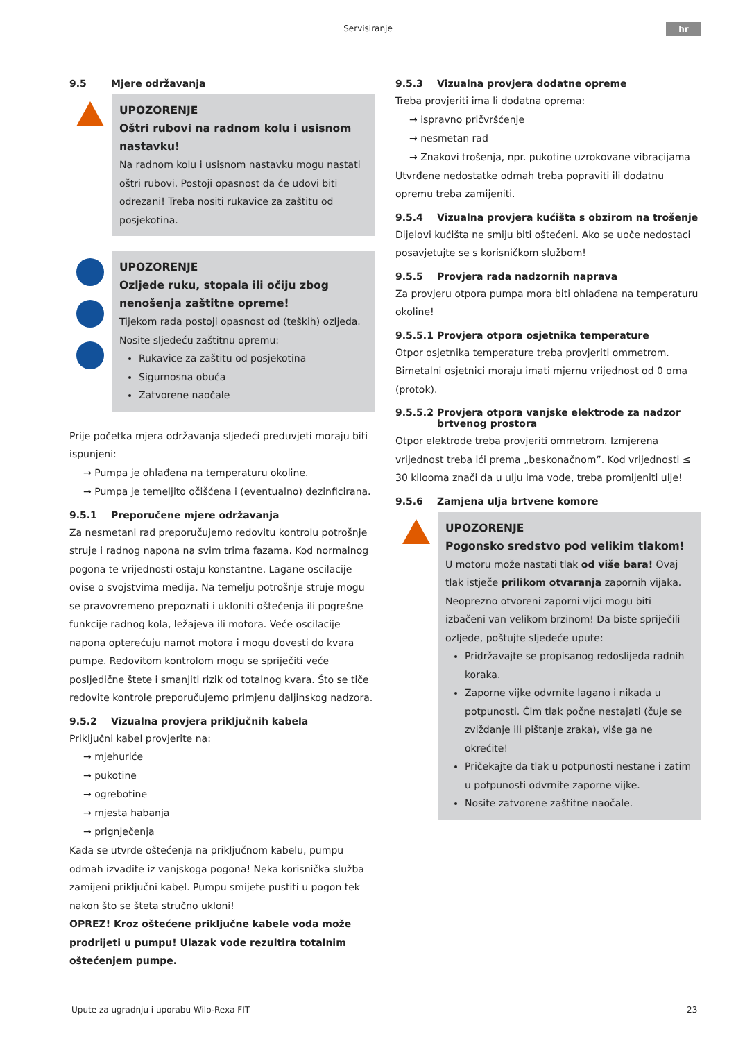Servisiranje hr
9.5 Mjere održavanja
UPOZORENJE
Oštri rubovi na radnom kolu i usisnom nastavku!
Na radnom kolu i usisnom nastavku mogu nastati oštri rubovi. Postoji opasnost da će udovi biti odrezani! Treba nositi rukavice za zaštitu od posjekotina.
UPOZORENJE
Ozljede ruku, stopala ili očiju zbog nenošenja zaštitne opreme!
Tijekom rada postoji opasnost od (teških) ozljeda.
Nosite sljedeću zaštitnu opremu:
Rukavice za zaštitu od posjekotina
Sigurnosna obuća
Zatvorene naočale
Prije početka mjera održavanja sljedeći preduvjeti moraju biti ispunjeni:
→ Pumpa je ohlađena na temperaturu okoline.
→ Pumpa je temeljito očišćena i (eventualno) dezinficirana.
9.5.1 Preporučene mjere održavanja
Za nesmetani rad preporučujemo redovitu kontrolu potrošnje struje i radnog napona na svim trima fazama. Kod normalnog pogona te vrijednosti ostaju konstantne. Lagane oscilacije ovise o svojstvima medija. Na temelju potrošnje struje mogu se pravovremeno prepoznati i ukloniti oštećenja ili pogrešne funkcije radnog kola, ležajeva ili motora. Veće oscilacije napona opterećuju namot motora i mogu dovesti do kvara pumpe. Redovitom kontrolom mogu se spriječiti veće posljedične štete i smanjiti rizik od totalnog kvara. Što se tiče redovite kontrole preporučujemo primjenu daljinskog nadzora.
9.5.2 Vizualna provjera priključnih kabela
Priključni kabel provjerite na:
→ mjehuriće
→ pukotine
→ ogrebotine
→ mjesta habanja
→ prignječenja
Kada se utvrde oštećenja na priključnom kabelu, pumpu odmah izvadite iz vanjskoga pogona! Neka korisnička služba zamijeni priključni kabel. Pumpu smijete pustiti u pogon tek nakon što se šteta stručno ukloni!
OPREZ! Kroz oštećene priključne kabele voda može prodrijeti u pumpu! Ulazak vode rezultira totalnim oštećenjem pumpe.
9.5.3 Vizualna provjera dodatne opreme
Treba provjeriti ima li dodatna oprema:
→ ispravno pričvršćenje
→ nesmetan rad
→ Znakovi trošenja, npr. pukotine uzrokovane vibracijama
Utvrđene nedostatke odmah treba popraviti ili dodatnu opremu treba zamijeniti.
9.5.4 Vizualna provjera kućišta s obzirom na trošenje
Dijelovi kućišta ne smiju biti oštećeni. Ako se uoče nedostaci posavjetujte se s korisničkom službom!
9.5.5 Provjera rada nadzornih naprava
Za provjeru otpora pumpa mora biti ohlađena na temperaturu okoline!
9.5.5.1 Provjera otpora osjetnika temperature
Otpor osjetnika temperature treba provjeriti ommetrom. Bimetalni osjetnici moraju imati mjernu vrijednost od 0 oma (protok).
9.5.5.2 Provjera otpora vanjske elektrode za nadzor brtvenog prostora
Otpor elektrode treba provjeriti ommetrom. Izmjerena vrijednost treba ići prema „beskonačnom”. Kod vrijednosti ≤ 30 kilooma znači da u ulju ima vode, treba promijeniti ulje!
9.5.6 Zamjena ulja brtvene komore
UPOZORENJE
Pogonsko sredstvo pod velikim tlakom!
U motoru može nastati tlak od više bara! Ovaj tlak istječe prilikom otvaranja zapornih vijaka. Neoprezno otvoreni zaporni vijci mogu biti izbačeni van velikom brzinom! Da biste spriječili ozljede, poštujte sljedeće upute:
Pridržavajte se propisanog redoslijeda radnih koraka.
Zaporne vijke odvrnite lagano i nikada u potpunosti. Čim tlak počne nestajati (čuje se zviždanje ili pištanje zraka), više ga ne okrećite!
Pričekajte da tlak u potpunosti nestane i zatim u potpunosti odvrnite zaporne vijke.
Nosite zatvorene zaštitne naočale.
Upute za ugradnju i uporabu Wilo-Rexa FIT
23